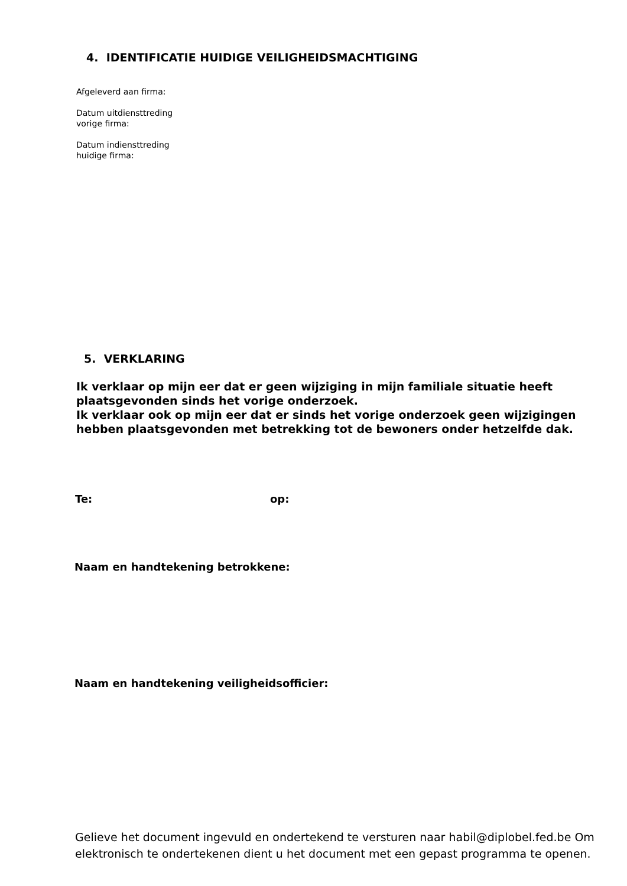4. IDENTIFICATIE HUIDIGE VEILIGHEIDSMACHTIGING
Afgeleverd aan firma:
Datum uitdiensttreding
vorige firma:
Datum indiensttreding
huidige firma:
5. VERKLARING
Ik verklaar op mijn eer dat er geen wijziging in mijn familiale situatie heeft plaatsgevonden sinds het vorige onderzoek.
Ik verklaar ook op mijn eer dat er sinds het vorige onderzoek geen wijzigingen hebben plaatsgevonden met betrekking tot de bewoners onder hetzelfde dak.
Te: op:
Naam en handtekening betrokkene:
Naam en handtekening veiligheidsofficier:
Gelieve het document ingevuld en ondertekend te versturen naar habil@diplobel.fed.be Om elektronisch te ondertekenen dient u het document met een gepast programma te openen.